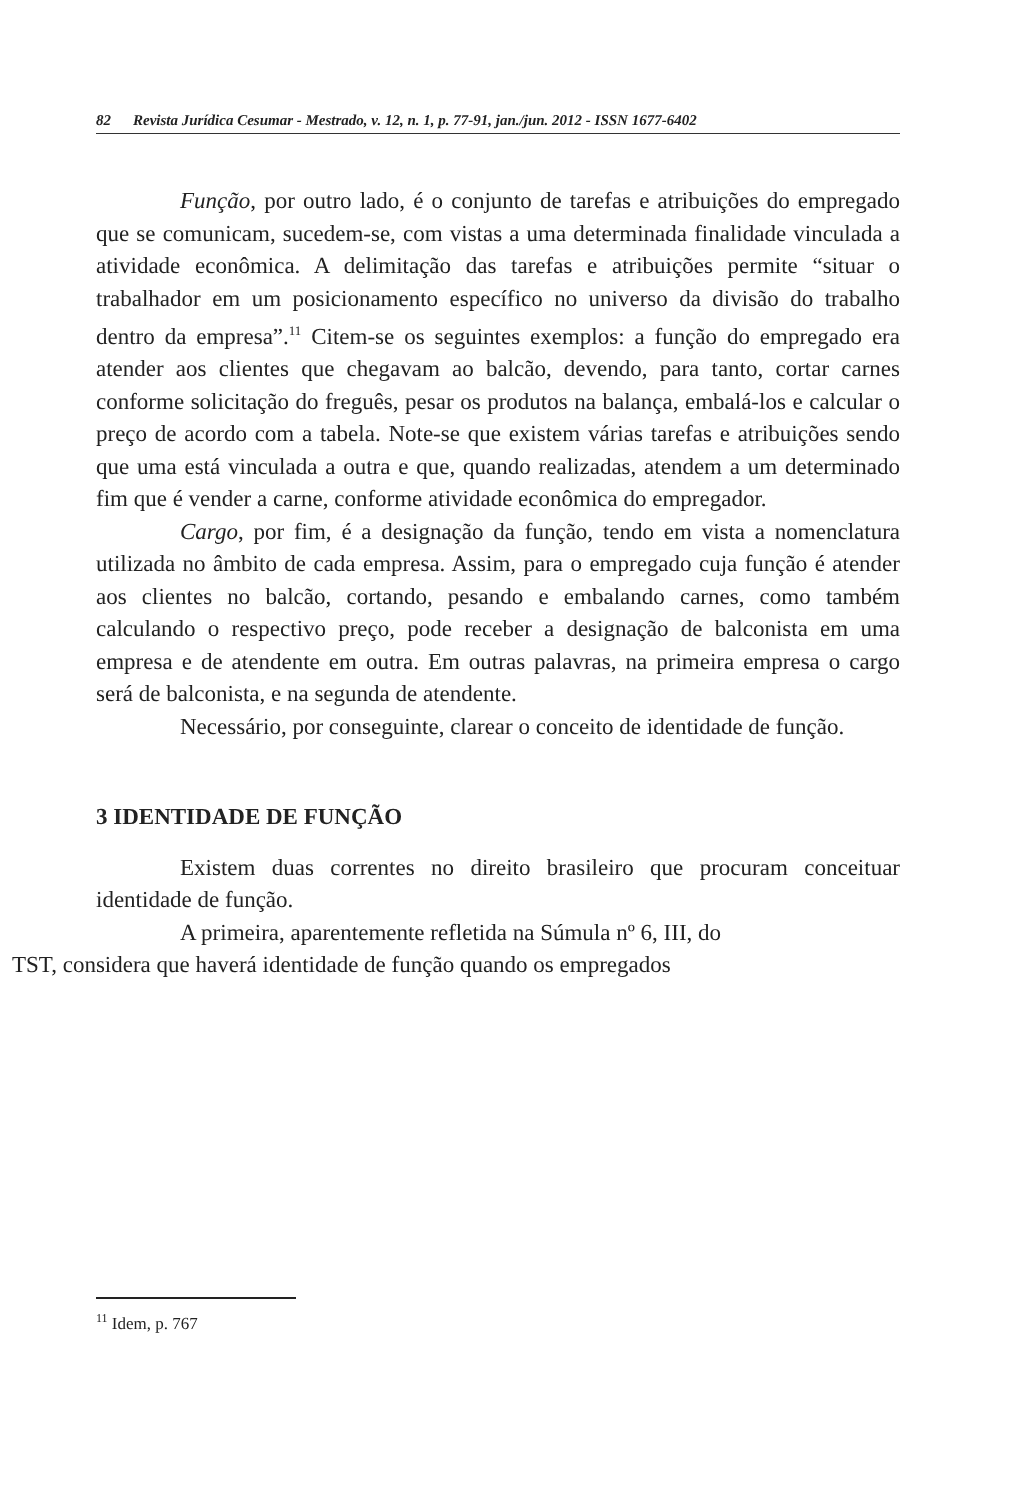82 Revista Jurídica Cesumar - Mestrado, v. 12, n. 1, p. 77-91, jan./jun. 2012 - ISSN 1677-6402
Função, por outro lado, é o conjunto de tarefas e atribuições do empregado que se comunicam, sucedem-se, com vistas a uma determinada finalidade vinculada a atividade econômica. A delimitação das tarefas e atribuições permite “situar o trabalhador em um posicionamento específico no universo da divisão do trabalho dentro da empresa”.<sup>11</sup> Citem-se os seguintes exemplos: a função do empregado era atender aos clientes que chegavam ao balcão, devendo, para tanto, cortar carnes conforme solicitação do freguês, pesar os produtos na balança, embalá-los e calcular o preço de acordo com a tabela. Note-se que existem várias tarefas e atribuições sendo que uma está vinculada a outra e que, quando realizadas, atendem a um determinado fim que é vender a carne, conforme atividade econômica do empregador.
Cargo, por fim, é a designação da função, tendo em vista a nomenclatura utilizada no âmbito de cada empresa. Assim, para o empregado cuja função é atender aos clientes no balcão, cortando, pesando e embalando carnes, como também calculando o respectivo preço, pode receber a designação de balconista em uma empresa e de atendente em outra. Em outras palavras, na primeira empresa o cargo será de balconista, e na segunda de atendente.
Necessário, por conseguinte, clarear o conceito de identidade de função.
3 IDENTIDADE DE FUNÇÃO
Existem duas correntes no direito brasileiro que procuram conceituar identidade de função.
A primeira, aparentemente refletida na Súmula nº 6, III, do
TST, considera que haverá identidade de função quando os empregados
<sup>11</sup> Idem, p. 767